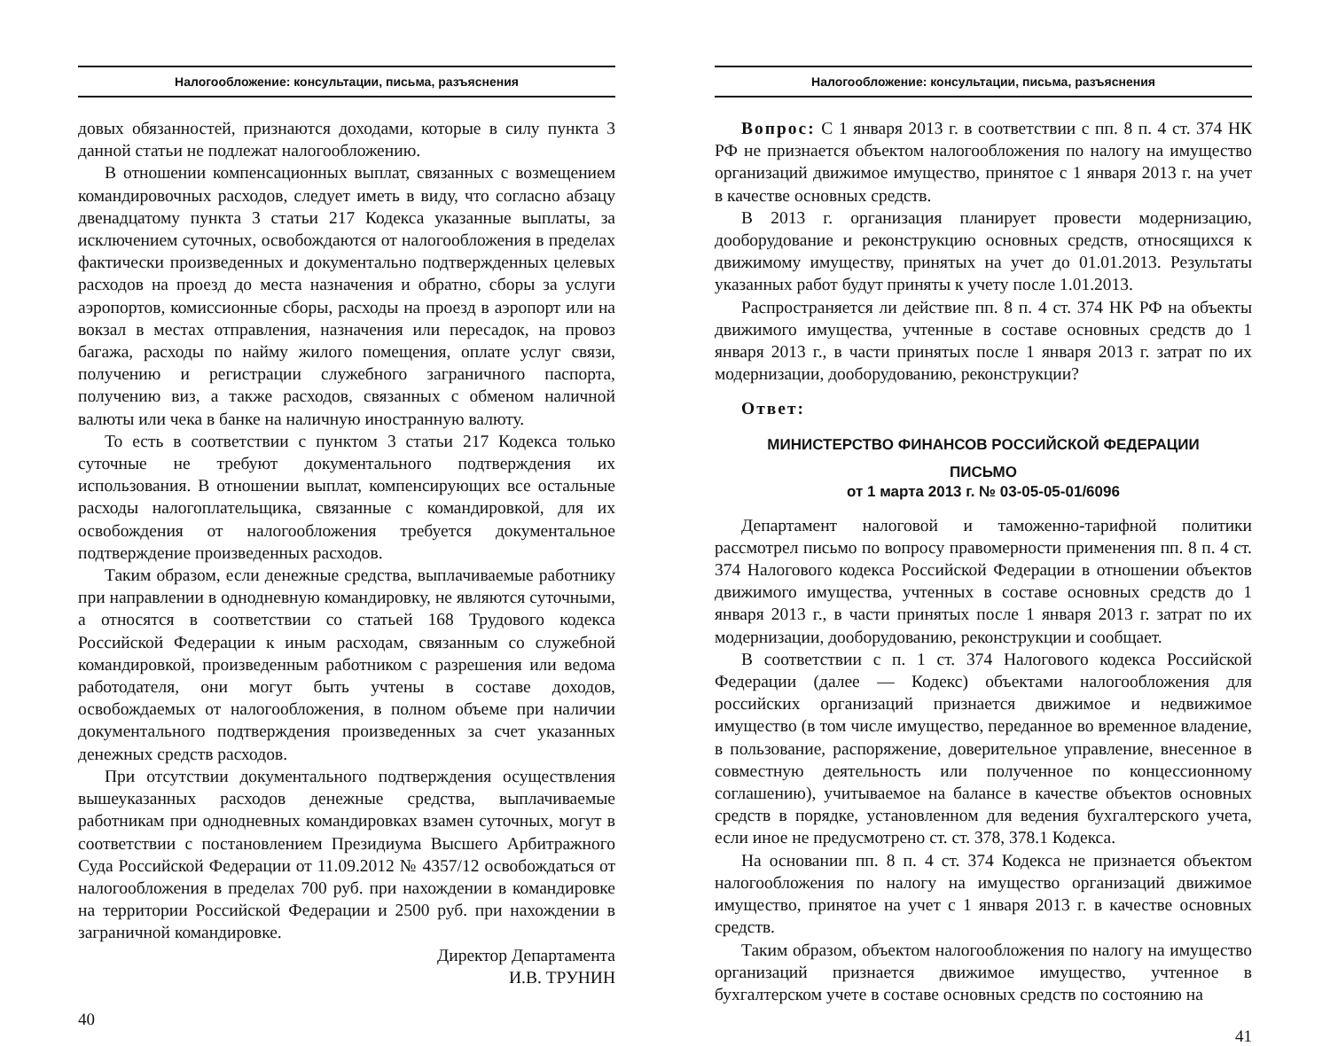Налогообложение: консультации, письма, разъяснения
довых обязанностей, признаются доходами, которые в силу пункта 3 данной статьи не подлежат налогообложению.
В отношении компенсационных выплат, связанных с возмещением командировочных расходов, следует иметь в виду, что согласно абзацу двенадцатому пункта 3 статьи 217 Кодекса указанные выплаты, за исключением суточных, освобождаются от налогообложения в пределах фактически произведенных и документально подтвержденных целевых расходов на проезд до места назначения и обратно, сборы за услуги аэропортов, комиссионные сборы, расходы на проезд в аэропорт или на вокзал в местах отправления, назначения или пересадок, на провоз багажа, расходы по найму жилого помещения, оплате услуг связи, получению и регистрации служебного заграничного паспорта, получению виз, а также расходов, связанных с обменом наличной валюты или чека в банке на наличную иностранную валюту.
То есть в соответствии с пунктом 3 статьи 217 Кодекса только суточные не требуют документального подтверждения их использования. В отношении выплат, компенсирующих все остальные расходы налогоплательщика, связанные с командировкой, для их освобождения от налогообложения требуется документальное подтверждение произведенных расходов.
Таким образом, если денежные средства, выплачиваемые работнику при направлении в однодневную командировку, не являются суточными, а относятся в соответствии со статьей 168 Трудового кодекса Российской Федерации к иным расходам, связанным со служебной командировкой, произведенным работником с разрешения или ведома работодателя, они могут быть учтены в составе доходов, освобождаемых от налогообложения, в полном объеме при наличии документального подтверждения произведенных за счет указанных денежных средств расходов.
При отсутствии документального подтверждения осуществления вышеуказанных расходов денежные средства, выплачиваемые работникам при однодневных командировках взамен суточных, могут в соответствии с постановлением Президиума Высшего Арбитражного Суда Российской Федерации от 11.09.2012 № 4357/12 освобождаться от налогообложения в пределах 700 руб. при нахождении в командировке на территории Российской Федерации и 2500 руб. при нахождении в заграничной командировке.
Директор Департамента
И.В. ТРУНИН
40
Налогообложение: консультации, письма, разъяснения
Вопрос: С 1 января 2013 г. в соответствии с пп. 8 п. 4 ст. 374 НК РФ не признается объектом налогообложения по налогу на имущество организаций движимое имущество, принятое с 1 января 2013 г. на учет в качестве основных средств.
В 2013 г. организация планирует провести модернизацию, дооборудование и реконструкцию основных средств, относящихся к движимому имуществу, принятых на учет до 01.01.2013. Результаты указанных работ будут приняты к учету после 1.01.2013.
Распространяется ли действие пп. 8 п. 4 ст. 374 НК РФ на объекты движимого имущества, учтенные в составе основных средств до 1 января 2013 г., в части принятых после 1 января 2013 г. затрат по их модернизации, дооборудованию, реконструкции?
Ответ:
МИНИСТЕРСТВО ФИНАНСОВ РОССИЙСКОЙ ФЕДЕРАЦИИ
ПИСЬМО
от 1 марта 2013 г. № 03-05-05-01/6096
Департамент налоговой и таможенно-тарифной политики рассмотрел письмо по вопросу правомерности применения пп. 8 п. 4 ст. 374 Налогового кодекса Российской Федерации в отношении объектов движимого имущества, учтенных в составе основных средств до 1 января 2013 г., в части принятых после 1 января 2013 г. затрат по их модернизации, дооборудованию, реконструкции и сообщает.
В соответствии с п. 1 ст. 374 Налогового кодекса Российской Федерации (далее — Кодекс) объектами налогообложения для российских организаций признается движимое и недвижимое имущество (в том числе имущество, переданное во временное владение, в пользование, распоряжение, доверительное управление, внесенное в совместную деятельность или полученное по концессионному соглашению), учитываемое на балансе в качестве объектов основных средств в порядке, установленном для ведения бухгалтерского учета, если иное не предусмотрено ст. ст. 378, 378.1 Кодекса.
На основании пп. 8 п. 4 ст. 374 Кодекса не признается объектом налогообложения по налогу на имущество организаций движимое имущество, принятое на учет с 1 января 2013 г. в качестве основных средств.
Таким образом, объектом налогообложения по налогу на имущество организаций признается движимое имущество, учтенное в бухгалтерском учете в составе основных средств по состоянию на
41